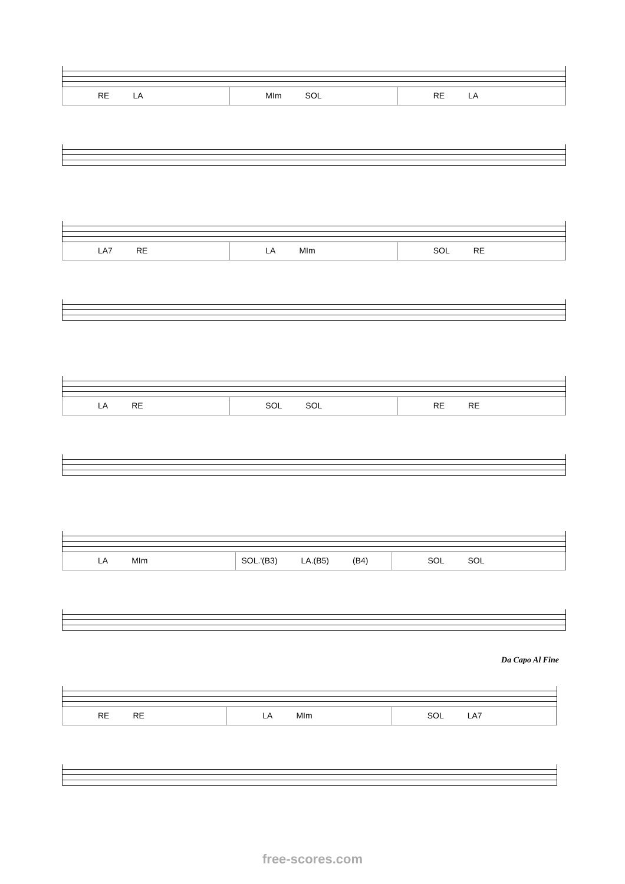RE LA MIm SOL RE LA
LA7 RE LA MIm SOL RE
LA RE SOL SOL RE RE
LA MIm SOL.'(B3) LA.(B5) (B4) SOL SOL
Da Capo Al Fine
RE RE LA MIm SOL LA7
free-scores.com